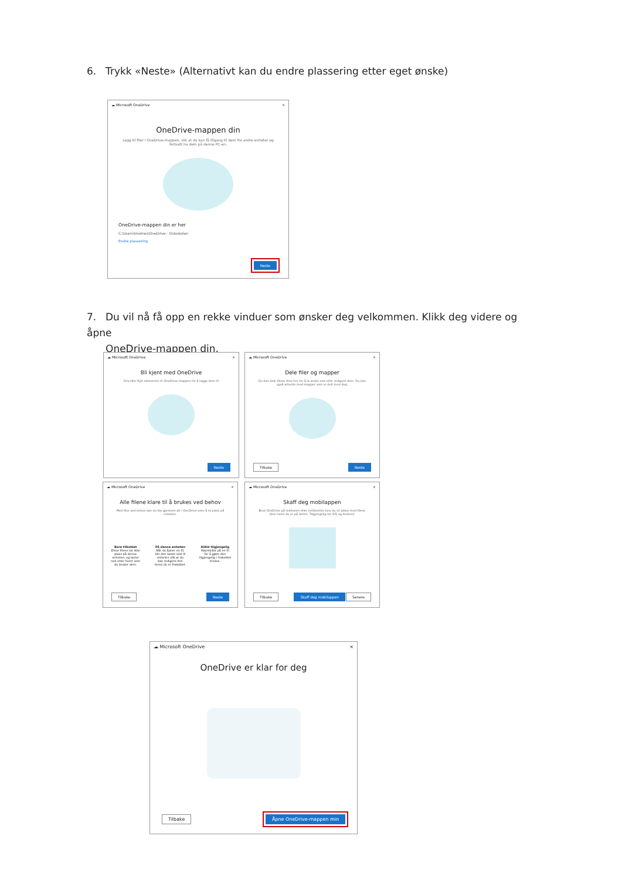6. Trykk «Neste» (Alternativt kan du endre plassering etter eget ønske)
☁ Microsoft OneDrive ×
OneDrive-mappen din
Legg til filer i OneDrive-mappen, slik at du kan få tilgang til dem fra andre enheter og fortsatt ha dem på denne PC-en.
OneDrive-mappen din er her
C:\Users\lmolnes\OneDrive - Osloskolen
Endre plassering
Neste
7. Du vil nå få opp en rekke vinduer som ønsker deg velkommen. Klikk deg videre og åpne
OneDrive-mappen din.
☁ Microsoft OneDrive ×
Bli kjent med OneDrive
Dra eller flytt elementer til OneDrive-mappen for å legge dem til
Neste
☁ Microsoft OneDrive ×
Dele filer og mapper
Du kan dele filene dine her for å la andre vise eller redigere dem. Du kan også arbeide med mapper som er delt med deg.
Tilbake Neste
☁ Microsoft OneDrive ×
Alle filene klare til å brukes ved behov
Med filer ved behov kan du bla gjennom alt i OneDrive uten å ta plass på enheten.
Bare tilkoblet
Disse filene tar ikke plass på denne enheten, og laster ned etter hvert som du bruker dem.
På denne enheten
Når du åpner en fil, blir den lastet ned til enheten slik at du kan redigere den mens du er frakoblet.
Alltid tilgjengelig
Høyreklikk på en fil for å gjøre den tilgjengelig i frakoblet modus.
Tilbake Neste
☁ Microsoft OneDrive ×
Skaff deg mobilappen
Bruk OneDrive på telefonen eller nettbrettet hvis du vil jobbe med filene dine mens du er på farten. Tilgjengelig for iOS og Android.
Tilbake Skaff deg mobilappen Senere
☁ Microsoft OneDrive ×
OneDrive er klar for deg
Tilbake Åpne OneDrive-mappen min